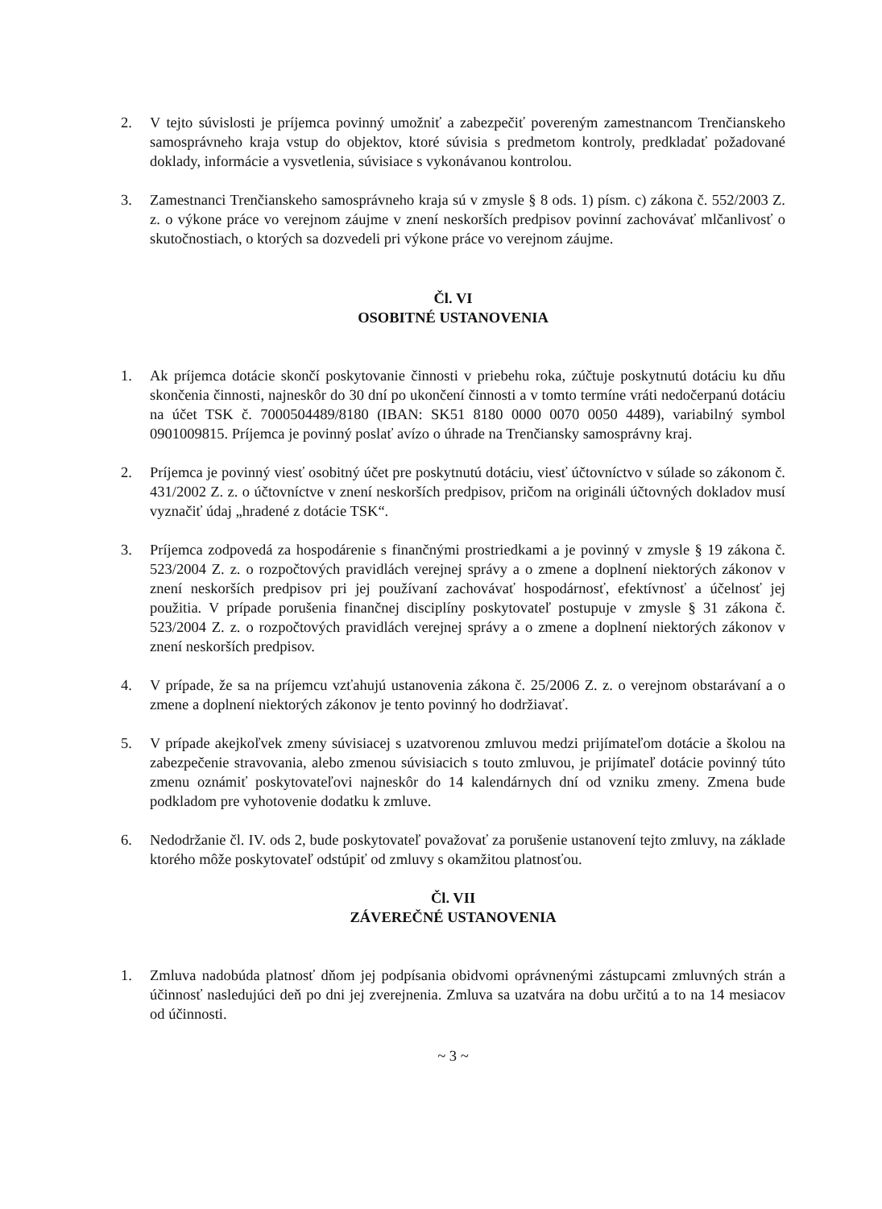2. V tejto súvislosti je príjemca povinný umožniť a zabezpečiť povereným zamestnancom Trenčianskeho samosprávneho kraja vstup do objektov, ktoré súvisia s predmetom kontroly, predkladať požadované doklady, informácie a vysvetlenia, súvisiace s vykonávanou kontrolou.
3. Zamestnanci Trenčianskeho samosprávneho kraja sú v zmysle § 8 ods. 1) písm. c) zákona č. 552/2003 Z. z. o výkone práce vo verejnom záujme v znení neskorších predpisov povinní zachovávať mlčanlivosť o skutočnostiach, o ktorých sa dozvedeli pri výkone práce vo verejnom záujme.
Čl. VI
OSOBITNÉ USTANOVENIA
1. Ak príjemca dotácie skončí poskytovanie činnosti v priebehu roka, zúčtuje poskytnutú dotáciu ku dňu skončenia činnosti, najneskôr do 30 dní po ukončení činnosti a v tomto termíne vráti nedočerpanú dotáciu na účet TSK č. 7000504489/8180 (IBAN: SK51 8180 0000 0070 0050 4489), variabilný symbol 0901009815. Príjemca je povinný poslať avízo o úhrade na Trenčiansky samosprávny kraj.
2. Príjemca je povinný viesť osobitný účet pre poskytnutú dotáciu, viesť účtovníctvo v súlade so zákonom č. 431/2002 Z. z. o účtovníctve v znení neskorších predpisov, pričom na origináli účtovných dokladov musí vyznačiť údaj „hradené z dotácie TSK“.
3. Príjemca zodpovedá za hospodárenie s finančnými prostriedkami a je povinný v zmysle § 19 zákona č. 523/2004 Z. z. o rozpočtových pravidlách verejnej správy a o zmene a doplnení niektorých zákonov v znení neskorších predpisov pri jej používaní zachovávať hospodárnosť, efektívnosť a účelnosť jej použitia. V prípade porušenia finančnej disciplíny poskytovateľ postupuje v zmysle § 31 zákona č. 523/2004 Z. z. o rozpočtových pravidlách verejnej správy a o zmene a doplnení niektorých zákonov v znení neskorších predpisov.
4. V prípade, že sa na príjemcu vzťahujú ustanovenia zákona č. 25/2006 Z. z. o verejnom obstarávaní a o zmene a doplnení niektorých zákonov je tento povinný ho dodržiavať.
5. V prípade akejkoľvek zmeny súvisiacej s uzatvorenou zmluvou medzi prijímateľom dotácie a školou na zabezpečenie stravovania, alebo zmenou súvisiacich s touto zmluvou, je prijímateľ dotácie povinný túto zmenu oznámiť poskytovateľovi najneskôr do 14 kalendárnych dní od vzniku zmeny. Zmena bude podkladom pre vyhotovenie dodatku k zmluve.
6. Nedodržanie čl. IV. ods 2, bude poskytovateľ považovať za porušenie ustanovení tejto zmluvy, na základe ktorého môže poskytovateľ odstúpiť od zmluvy s okamžitou platnosťou.
Čl. VII
ZÁVEREČNÉ USTANOVENIA
1. Zmluva nadobúda platnosť dňom jej podpísania obidvomi oprávnenými zástupcami zmluvných strán a účinnosť nasledujúci deň po dni jej zverejnenia. Zmluva sa uzatvára na dobu určitú a to na 14 mesiacov od účinnosti.
~ 3 ~